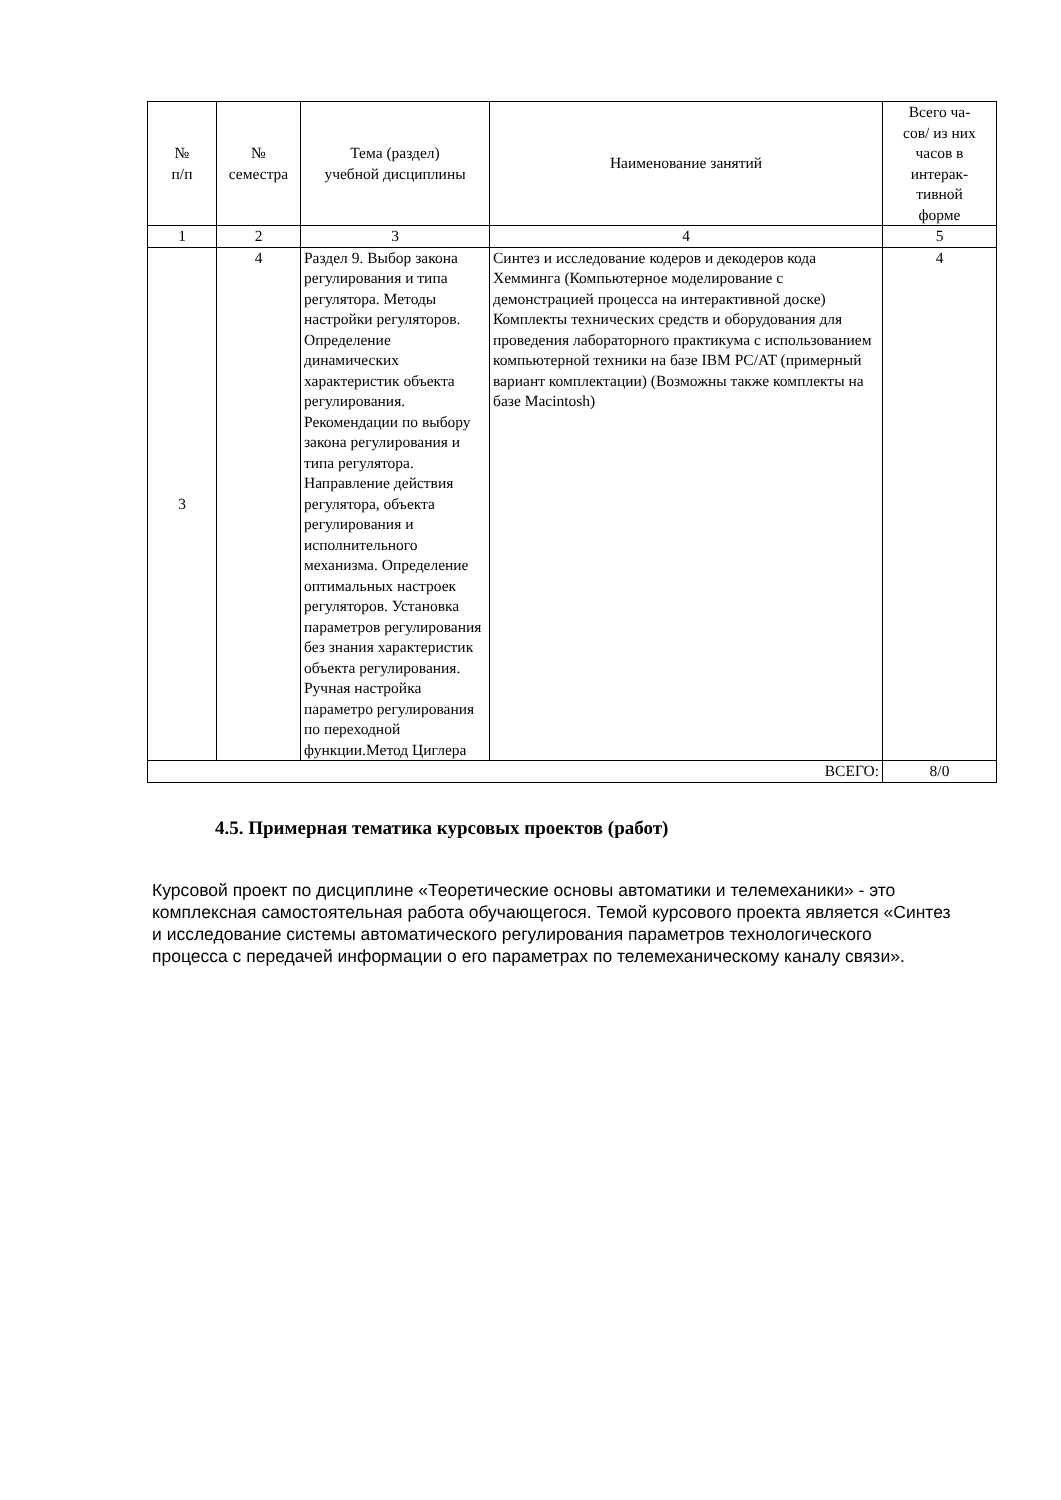| № п/п | № семестра | Тема (раздел) учебной дисциплины | Наименование занятий | Всего ча- сов/ из них часов в интерак- тивной форме |
| --- | --- | --- | --- | --- |
| 1 | 2 | 3 | 4 | 5 |
| 3 | 4 | Раздел 9. Выбор закона регулирования и типа регулятора. Методы настройки регуляторов. Определение динамических характеристик объекта регулирования. Рекомендации по выбору закона регулирования и типа регулятора. Направление действия регулятора, объекта регулирования и исполнительного механизма. Определение оптимальных настроек регуляторов. Установка параметров регулирования без знания характеристик объекта регулирования. Ручная настройка параметро регулирования по переходной функции.Метод Циглера | Синтез и исследование кодеров и декодеров кода Хемминга (Компьютерное моделирование с демонстрацией процесса на интерактивной доске) Комплекты технических средств и оборудования для проведения лабораторного практикума с использованием компьютерной техники на базе IBM PC/AT (примерный вариант комплектации) (Возможны также комплекты на базе Macintosh) | 4 |
| ВСЕГО: | | | | 8/0 |
4.5. Примерная тематика курсовых проектов (работ)
Курсовой проект по дисциплине «Теоретические основы автоматики и телемеханики» - это комплексная самостоятельная работа обучающегося. Темой курсового проекта является «Синтез и исследование системы автоматического регулирования параметров технологического процесса с передачей информации о его параметрах по телемеханическому каналу связи».